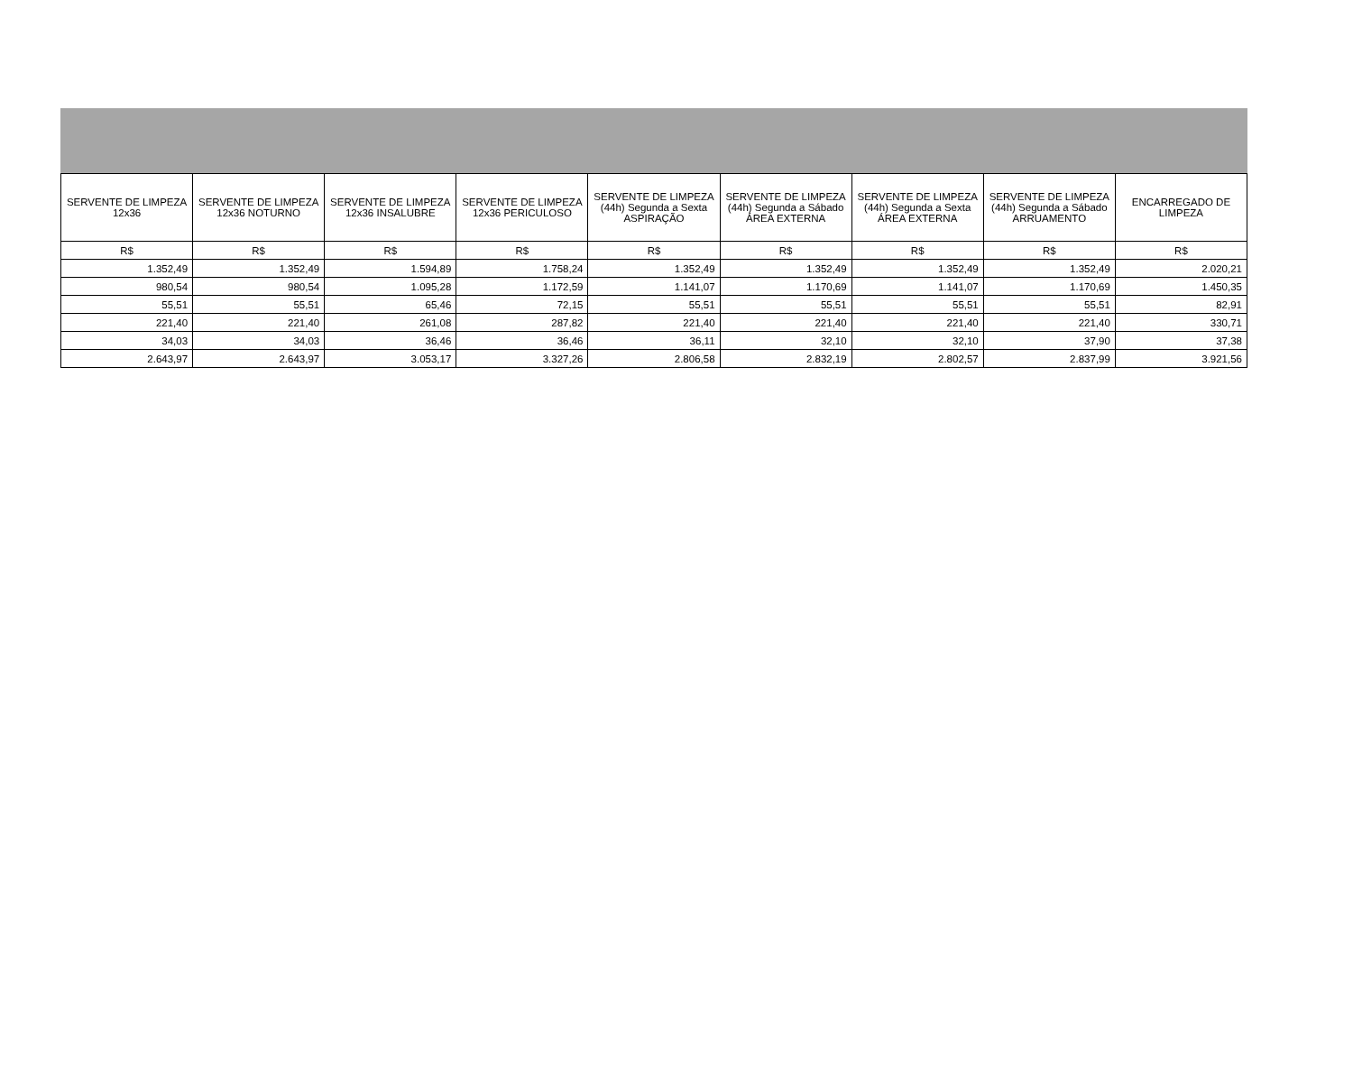| SERVENTE DE LIMPEZA 12x36 | SERVENTE DE LIMPEZA 12x36 NOTURNO | SERVENTE DE LIMPEZA 12x36 INSALUBRE | SERVENTE DE LIMPEZA 12x36 PERICULOSO | SERVENTE DE LIMPEZA (44h) Segunda a Sexta ASPIRAÇÃO | SERVENTE DE LIMPEZA (44h) Segunda a Sábado ÁREA EXTERNA | SERVENTE DE LIMPEZA (44h) Segunda a Sexta ÁREA EXTERNA | SERVENTE DE LIMPEZA (44h) Segunda a Sábado ARRUAMENTO | ENCARREGADO DE LIMPEZA |
| --- | --- | --- | --- | --- | --- | --- | --- | --- |
| R$ | R$ | R$ | R$ | R$ | R$ | R$ | R$ | R$ |
| 1.352,49 | 1.352,49 | 1.594,89 | 1.758,24 | 1.352,49 | 1.352,49 | 1.352,49 | 1.352,49 | 2.020,21 |
| 980,54 | 980,54 | 1.095,28 | 1.172,59 | 1.141,07 | 1.170,69 | 1.141,07 | 1.170,69 | 1.450,35 |
| 55,51 | 55,51 | 65,46 | 72,15 | 55,51 | 55,51 | 55,51 | 55,51 | 82,91 |
| 221,40 | 221,40 | 261,08 | 287,82 | 221,40 | 221,40 | 221,40 | 221,40 | 330,71 |
| 34,03 | 34,03 | 36,46 | 36,46 | 36,11 | 32,10 | 32,10 | 37,90 | 37,38 |
| 2.643,97 | 2.643,97 | 3.053,17 | 3.327,26 | 2.806,58 | 2.832,19 | 2.802,57 | 2.837,99 | 3.921,56 |